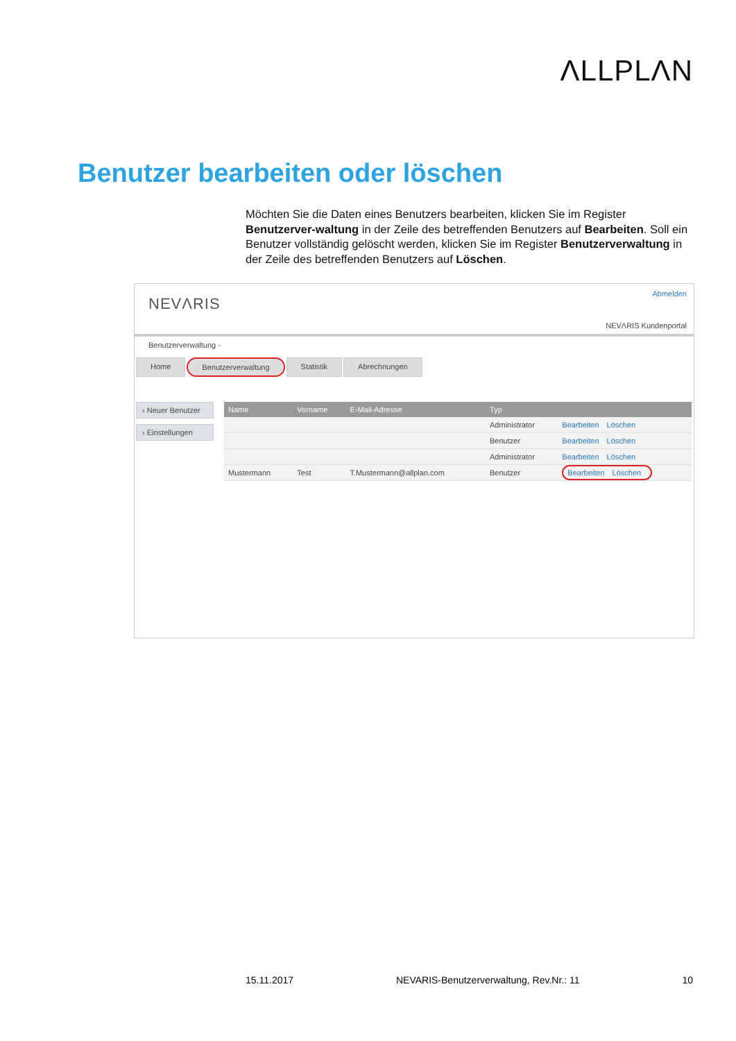ΛLLPLΛN
Benutzer bearbeiten oder löschen
Möchten Sie die Daten eines Benutzers bearbeiten, klicken Sie im Register Benutzerver-waltung in der Zeile des betreffenden Benutzers auf Bearbeiten. Soll ein Benutzer vollständig gelöscht werden, klicken Sie im Register Benutzerverwaltung in der Zeile des betreffenden Benutzers auf Löschen.
NEVΛRIS
Abmelden
NEVΛRIS Kundenportal
Benutzerverwaltung -
Home Benutzerverwaltung Statistik Abrechnungen
› Neuer Benutzer
› Einstellungen
| Name | Vorname | E-Mail-Adresse | Typ | |
| --- | --- | --- | --- | --- |
| | | | Administrator | Bearbeiten Löschen |
| | | | Benutzer | Bearbeiten Löschen |
| | | | Administrator | Bearbeiten Löschen |
| Mustermann | Test | T.Mustermann@allplan.com | Benutzer | Bearbeiten Löschen |
15.11.2017 NEVARIS-Benutzerverwaltung, Rev.Nr.: 11 10